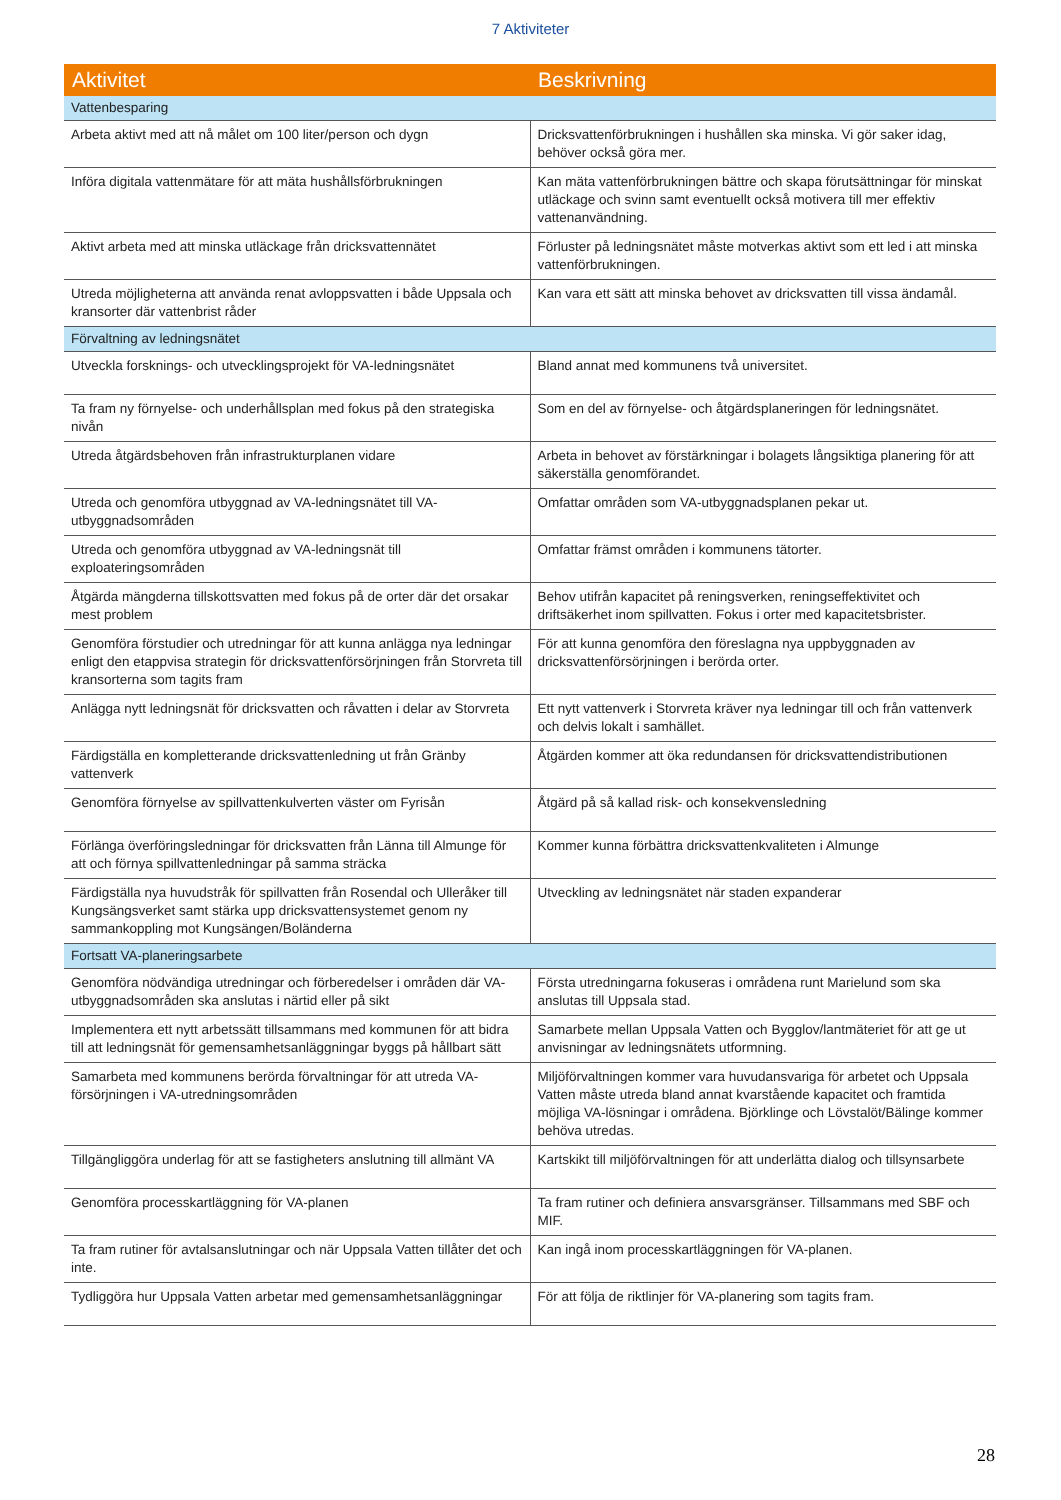7 Aktiviteter
| Aktivitet | Beskrivning |
| --- | --- |
| Vattenbesparing | |
| Arbeta aktivt med att nå målet om 100 liter/person och dygn | Dricksvattenförbrukningen i hushållen ska minska. Vi gör saker idag, behöver också göra mer. |
| Införa digitala vattenmätare för att mäta hushållsförbrukningen | Kan mäta vattenförbrukningen bättre och skapa förutsättningar för minskat utläckage och svinn samt eventuellt också motivera till mer effektiv vattenanvändning. |
| Aktivt arbeta med att minska utläckage från dricksvattennätet | Förluster på ledningsnätet måste motverkas aktivt som ett led i att minska vattenförbrukningen. |
| Utreda möjligheterna att använda renat avloppsvatten i både Uppsala och kransorter där vattenbrist råder | Kan vara ett sätt att minska behovet av dricksvatten till vissa ändamål. |
| Förvaltning av ledningsnätet | |
| Utveckla forsknings- och utvecklingsprojekt för VA-ledningsnätet | Bland annat med kommunens två universitet. |
| Ta fram ny förnyelse- och underhållsplan med fokus på den strategiska nivån | Som en del av förnyelse- och åtgärdsplaneringen för ledningsnätet. |
| Utreda åtgärdsbehoven från infrastrukturplanen vidare | Arbeta in behovet av förstärkningar i bolagets långsiktiga planering för att säkerställa genomförandet. |
| Utreda och genomföra utbyggnad av VA-ledningsnätet till VA-utbyggnadsområden | Omfattar områden som VA-utbyggnadsplanen pekar ut. |
| Utreda och genomföra utbyggnad av VA-ledningsnät till exploateringsområden | Omfattar främst områden i kommunens tätorter. |
| Åtgärda mängderna tillskottsvatten med fokus på de orter där det orsakar mest problem | Behov utifrån kapacitet på reningsverken, reningseffektivitet och driftsäkerhet inom spillvatten. Fokus i orter med kapacitetsbrister. |
| Genomföra förstudier och utredningar för att kunna anlägga nya ledningar enligt den etappvisa strategin för dricksvattenförsörjningen från Storvreta till kransorterna som tagits fram | För att kunna genomföra den föreslagna nya uppbyggnaden av dricksvattenförsörjningen i berörda orter. |
| Anlägga nytt ledningsnät för dricksvatten och råvatten i delar av Storvreta | Ett nytt vattenverk i Storvreta kräver nya ledningar till och från vattenverk och delvis lokalt i samhället. |
| Färdigställa en kompletterande dricksvattenledning ut från Gränby vattenverk | Åtgärden kommer att öka redundansen för dricksvattendistributionen |
| Genomföra förnyelse av spillvattenkulverten väster om Fyrisån | Åtgärd på så kallad risk- och konsekvensledning |
| Förlänga överföringsledningar för dricksvatten från Länna till Almunge för att och förnya spillvattenledningar på samma sträcka | Kommer kunna förbättra dricksvattenkvaliteten i Almunge |
| Färdigställa nya huvudstråk för spillvatten från Rosendal och Ulleråker till Kungsängsverket samt stärka upp dricksvattensystemet genom ny sammankoppling mot Kungsängen/Boländerna | Utveckling av ledningsnätet när staden expanderar |
| Fortsatt VA-planeringsarbete | |
| Genomföra nödvändiga utredningar och förberedelser i områden där VA-utbyggnadsområden ska anslutas i närtid eller på sikt | Första utredningarna fokuseras i områdena runt Marielund som ska anslutas till Uppsala stad. |
| Implementera ett nytt arbetssätt tillsammans med kommunen för att bidra till att ledningsnät för gemensamhetsanläggningar byggs på hållbart sätt | Samarbete mellan Uppsala Vatten och Bygglov/lantmäteriet för att ge ut anvisningar av ledningsnätets utformning. |
| Samarbeta med kommunens berörda förvaltningar för att utreda VA-försörjningen i VA-utredningsområden | Miljöförvaltningen kommer vara huvudansvariga för arbetet och Uppsala Vatten måste utreda bland annat kvarstående kapacitet och framtida möjliga VA-lösningar i områdena. Björklinge och Lövstalöt/Bälinge kommer behöva utredas. |
| Tillgängliggöra underlag för att se fastigheters anslutning till allmänt VA | Kartskikt till miljöförvaltningen för att underlätta dialog och tillsynsarbete |
| Genomföra processkartläggning för VA-planen | Ta fram rutiner och definiera ansvarsgränser. Tillsammans med SBF och MIF. |
| Ta fram rutiner för avtalsanslutningar och när Uppsala Vatten tillåter det och inte. | Kan ingå inom processkartläggningen för VA-planen. |
| Tydliggöra hur Uppsala Vatten arbetar med gemensamhetsanläggningar | För att följa de riktlinjer för VA-planering som tagits fram. |
28